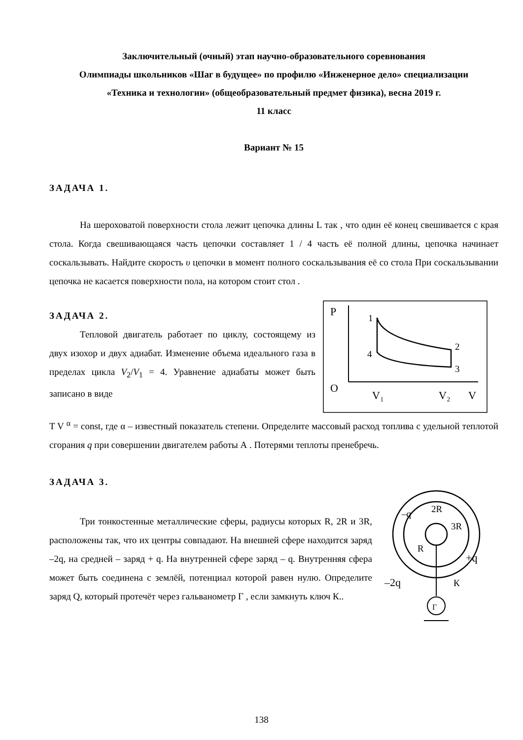Заключительный (очный) этап научно-образовательного соревнования
Олимпиады школьников «Шаг в будущее» по профилю «Инженерное дело» специализации
«Техника и технологии» (общеобразовательный предмет физика), весна 2019 г.
11 класс
Вариант № 15
ЗАДАЧА 1.
На шероховатой поверхности стола лежит цепочка длины L так , что один её конец свешивается с края стола. Когда свешивающаяся часть цепочки составляет 1 / 4 часть её полной длины, цепочка начинает соскальзывать. Найдите скорость υ цепочки в момент полного соскальзывания её со стола При соскальзывании цепочка не касается поверхности пола, на котором стоит стол .
ЗАДАЧА 2.
Тепловой двигатель работает по циклу, состоящему из двух изохор и двух адиабат. Изменение объема идеального газа в пределах цикла V<sub>2</sub>/V<sub>1</sub> = 4. Уравнение адиабаты может быть записано в виде
P
O
V₁
V₂
V
1
2
3
4
T V <sup>α</sup> = const, где α – известный показатель степени. Определите массовый расход топлива с удельной теплотой сгорания q при совершении двигателем работы А . Потерями теплоты пренебречь.
ЗАДАЧА 3.
Три тонкостенные металлические сферы, радиусы которых R, 2R и 3R, расположены так, что их центры совпадают. На внешней сфере находится заряд –2q, на средней – заряд + q. На внутренней сфере заряд – q. Внутренняя сфера может быть соединена с землёй, потенциал которой равен нулю. Определите заряд Q, который протечёт через гальванометр Г , если замкнуть ключ К..
Г
2R
3R
R
–q
+q
–2q
К
138